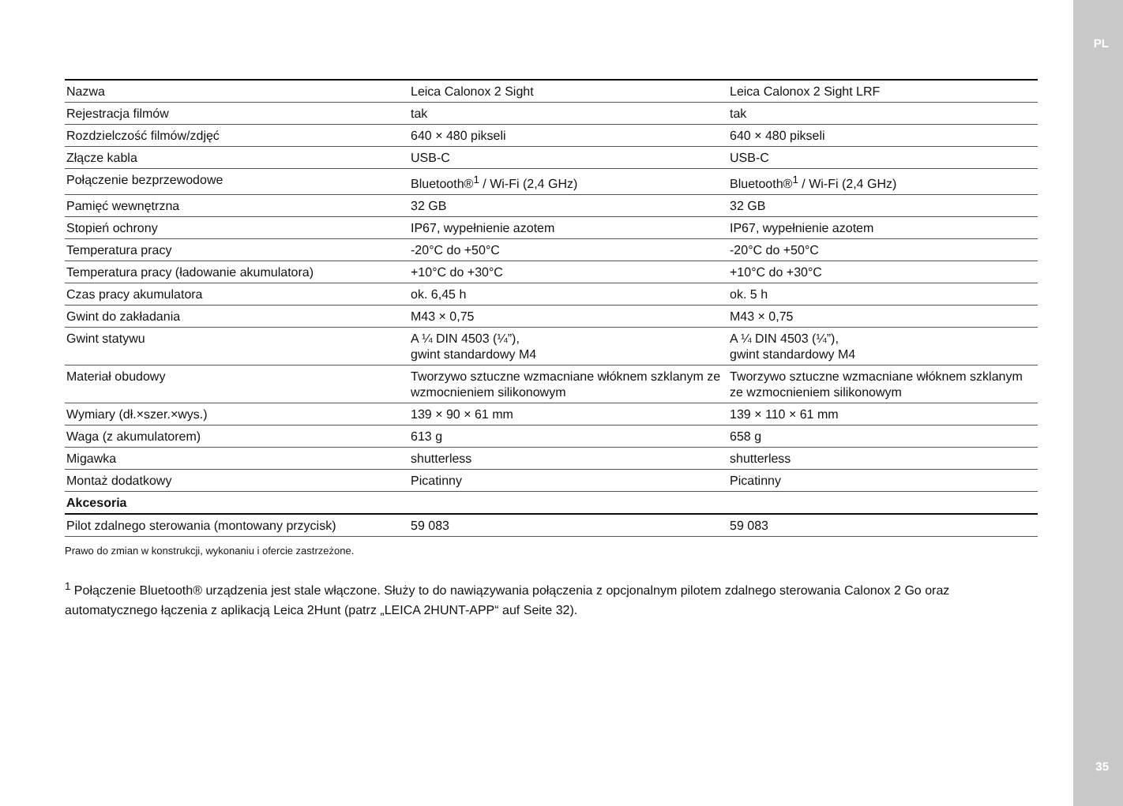PL
35
| Nazwa | Leica Calonox 2 Sight | Leica Calonox 2 Sight LRF |
| Rejestracja filmów | tak | tak |
| Rozdzielczość filmów/zdjęć | 640 × 480 pikseli | 640 × 480 pikseli |
| Złącze kabla | USB-C | USB-C |
| Połączenie bezprzewodowe | Bluetooth®<sup>1</sup> / Wi-Fi (2,4 GHz) | Bluetooth®<sup>1</sup> / Wi-Fi (2,4 GHz) |
| Pamięć wewnętrzna | 32 GB | 32 GB |
| Stopień ochrony | IP67, wypełnienie azotem | IP67, wypełnienie azotem |
| Temperatura pracy | -20°C do +50°C | -20°C do +50°C |
| Temperatura pracy (ładowanie akumulatora) | +10°C do +30°C | +10°C do +30°C |
| Czas pracy akumulatora | ok. 6,45 h | ok. 5 h |
| Gwint do zakładania | M43 × 0,75 | M43 × 0,75 |
| Gwint statywu | A ¼ DIN 4503 (¼”), gwint standardowy M4 | A ¼ DIN 4503 (¼”), gwint standardowy M4 |
| Materiał obudowy | Tworzywo sztuczne wzmacniane włóknem szklanym ze wzmocnieniem silikonowym | Tworzywo sztuczne wzmacniane włóknem szklanym ze wzmocnieniem silikonowym |
| Wymiary (dł.×szer.×wys.) | 139 × 90 × 61 mm | 139 × 110 × 61 mm |
| Waga (z akumulatorem) | 613 g | 658 g |
| Migawka | shutterless | shutterless |
| Montaż dodatkowy | Picatinny | Picatinny |
| Akcesoria | | |
| Pilot zdalnego sterowania (montowany przycisk) | 59 083 | 59 083 |
Prawo do zmian w konstrukcji, wykonaniu i ofercie zastrzeżone.
<sup>1</sup> Połączenie Bluetooth® urządzenia jest stale włączone. Służy to do nawiązywania połączenia z opcjonalnym pilotem zdalnego sterowania Calonox 2 Go oraz automatycznego łączenia z aplikacją Leica 2Hunt (patrz „LEICA 2HUNT-APP“ auf Seite 32).